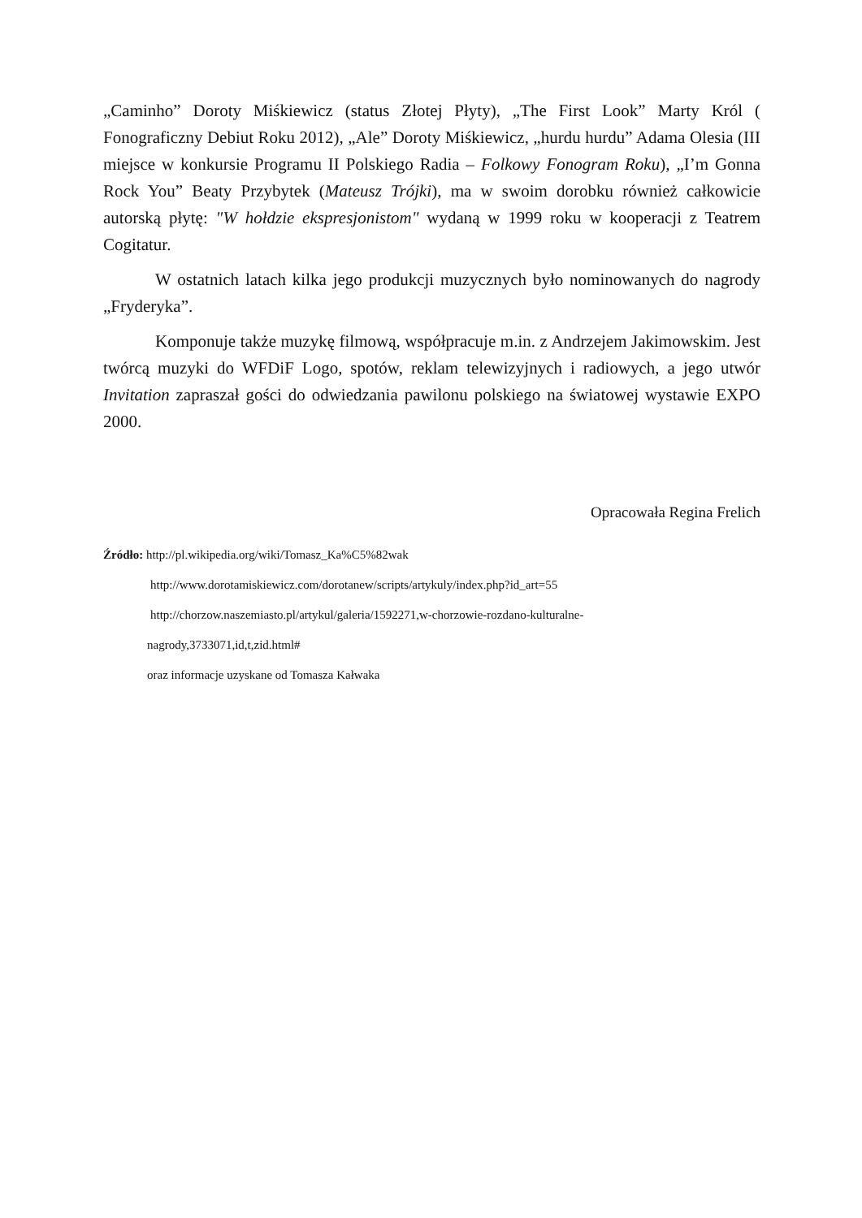„Caminho” Doroty Miśkiewicz (status Złotej Płyty), „The First Look” Marty Król ( Fonograficzny Debiut Roku 2012), „Ale” Doroty Miśkiewicz, „hurdu hurdu” Adama Olesia (III miejsce w konkursie Programu II Polskiego Radia – Folkowy Fonogram Roku), „I’m Gonna Rock You” Beaty Przybytek (Mateusz Trójki), ma w swoim dorobku również całkowicie autorską płytę: "W hołdzie ekspresjonistom" wydaną w 1999 roku w kooperacji z Teatrem Cogitatur.
W ostatnich latach kilka jego produkcji muzycznych było nominowanych do nagrody „Fryderyka”.
Komponuje także muzykę filmową, współpracuje m.in. z Andrzejem Jakimowskim. Jest twórcą muzyki do WFDiF Logo, spotów, reklam telewizyjnych i radiowych, a jego utwór Invitation zapraszał gości do odwiedzania pawilonu polskiego na światowej wystawie EXPO 2000.
Opracowała Regina Frelich
Źródło: http://pl.wikipedia.org/wiki/Tomasz_Ka%C5%82wak
http://www.dorotamiskiewicz.com/dorotanew/scripts/artykuly/index.php?id_art=55
http://chorzow.naszemiasto.pl/artykul/galeria/1592271,w-chorzowie-rozdano-kulturalne-
nagrody,3733071,id,t,zid.html#
oraz informacje uzyskane od Tomasza Kałwaka